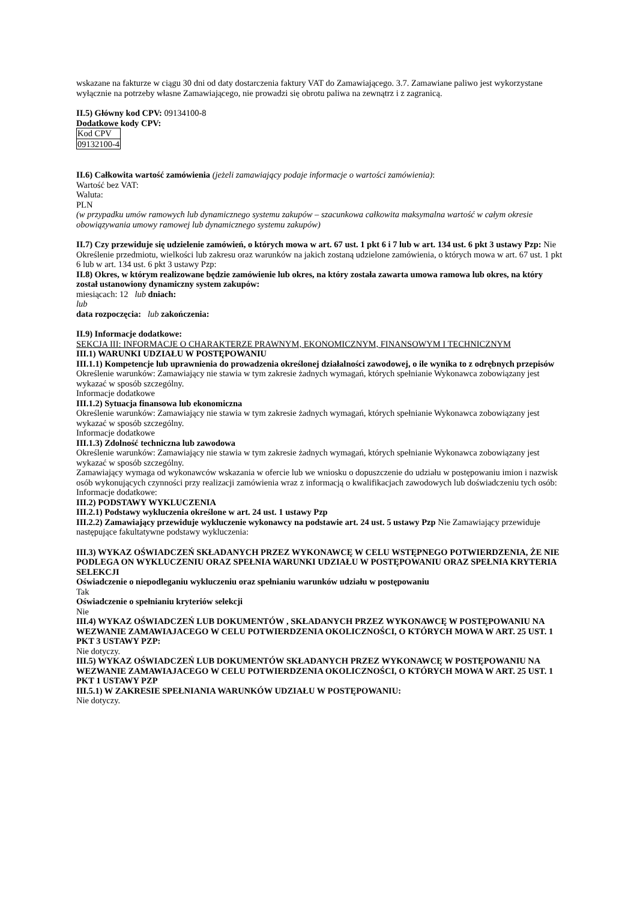wskazane na fakturze w ciągu 30 dni od daty dostarczenia faktury VAT do Zamawiającego. 3.7. Zamawiane paliwo jest wykorzystane wyłącznie na potrzeby własne Zamawiającego, nie prowadzi się obrotu paliwa na zewnątrz i z zagranicą.
II.5) Główny kod CPV: 09134100-8
Dodatkowe kody CPV:
| Kod CPV |
| 09132100-4 |
II.6) Całkowita wartość zamówienia (jeżeli zamawiający podaje informacje o wartości zamówienia):
Wartość bez VAT:
Waluta:
PLN
(w przypadku umów ramowych lub dynamicznego systemu zakupów – szacunkowa całkowita maksymalna wartość w całym okresie obowiązywania umowy ramowej lub dynamicznego systemu zakupów)
II.7) Czy przewiduje się udzielenie zamówień, o których mowa w art. 67 ust. 1 pkt 6 i 7 lub w art. 134 ust. 6 pkt 3 ustawy Pzp: Nie
Określenie przedmiotu, wielkości lub zakresu oraz warunków na jakich zostaną udzielone zamówienia, o których mowa w art. 67 ust. 1 pkt 6 lub w art. 134 ust. 6 pkt 3 ustawy Pzp:
II.8) Okres, w którym realizowane będzie zamówienie lub okres, na który została zawarta umowa ramowa lub okres, na który został ustanowiony dynamiczny system zakupów:
miesiącach: 12 lub dniach:
lub
data rozpoczęcia: lub zakończenia:
II.9) Informacje dodatkowe:
SEKCJA III: INFORMACJE O CHARAKTERZE PRAWNYM, EKONOMICZNYM, FINANSOWYM I TECHNICZNYM
III.1) WARUNKI UDZIAŁU W POSTĘPOWANIU
III.1.1) Kompetencje lub uprawnienia do prowadzenia określonej działalności zawodowej, o ile wynika to z odrębnych przepisów
Określenie warunków: Zamawiający nie stawia w tym zakresie żadnych wymagań, których spełnianie Wykonawca zobowiązany jest wykazać w sposób szczególny.
Informacje dodatkowe
III.1.2) Sytuacja finansowa lub ekonomiczna
Określenie warunków: Zamawiający nie stawia w tym zakresie żadnych wymagań, których spełnianie Wykonawca zobowiązany jest wykazać w sposób szczególny.
Informacje dodatkowe
III.1.3) Zdolność techniczna lub zawodowa
Określenie warunków: Zamawiający nie stawia w tym zakresie żadnych wymagań, których spełnianie Wykonawca zobowiązany jest wykazać w sposób szczególny.
Zamawiający wymaga od wykonawców wskazania w ofercie lub we wniosku o dopuszczenie do udziału w postępowaniu imion i nazwisk osób wykonujących czynności przy realizacji zamówienia wraz z informacją o kwalifikacjach zawodowych lub doświadczeniu tych osób:
Informacje dodatkowe:
III.2) PODSTAWY WYKLUCZENIA
III.2.1) Podstawy wykluczenia określone w art. 24 ust. 1 ustawy Pzp
III.2.2) Zamawiający przewiduje wykluczenie wykonawcy na podstawie art. 24 ust. 5 ustawy Pzp Nie Zamawiający przewiduje następujące fakultatywne podstawy wykluczenia:
III.3) WYKAZ OŚWIADCZEŃ SKŁADANYCH PRZEZ WYKONAWCĘ W CELU WSTĘPNEGO POTWIERDZENIA, ŻE NIE PODLEGA ON WYKLUCZENIU ORAZ SPEŁNIA WARUNKI UDZIAŁU W POSTĘPOWANIU ORAZ SPEŁNIA KRYTERIA SELEKCJI
Oświadczenie o niepodleganiu wykluczeniu oraz spełnianiu warunków udziału w postępowaniu
Tak
Oświadczenie o spełnianiu kryteriów selekcji
Nie
III.4) WYKAZ OŚWIADCZEŃ LUB DOKUMENTÓW , SKŁADANYCH PRZEZ WYKONAWCĘ W POSTĘPOWANIU NA WEZWANIE ZAMAWIAJACEGO W CELU POTWIERDZENIA OKOLICZNOŚCI, O KTÓRYCH MOWA W ART. 25 UST. 1 PKT 3 USTAWY PZP:
Nie dotyczy.
III.5) WYKAZ OŚWIADCZEŃ LUB DOKUMENTÓW SKŁADANYCH PRZEZ WYKONAWCĘ W POSTĘPOWANIU NA WEZWANIE ZAMAWIAJACEGO W CELU POTWIERDZENIA OKOLICZNOŚCI, O KTÓRYCH MOWA W ART. 25 UST. 1 PKT 1 USTAWY PZP
III.5.1) W ZAKRESIE SPEŁNIANIA WARUNKÓW UDZIAŁU W POSTĘPOWANIU:
Nie dotyczy.